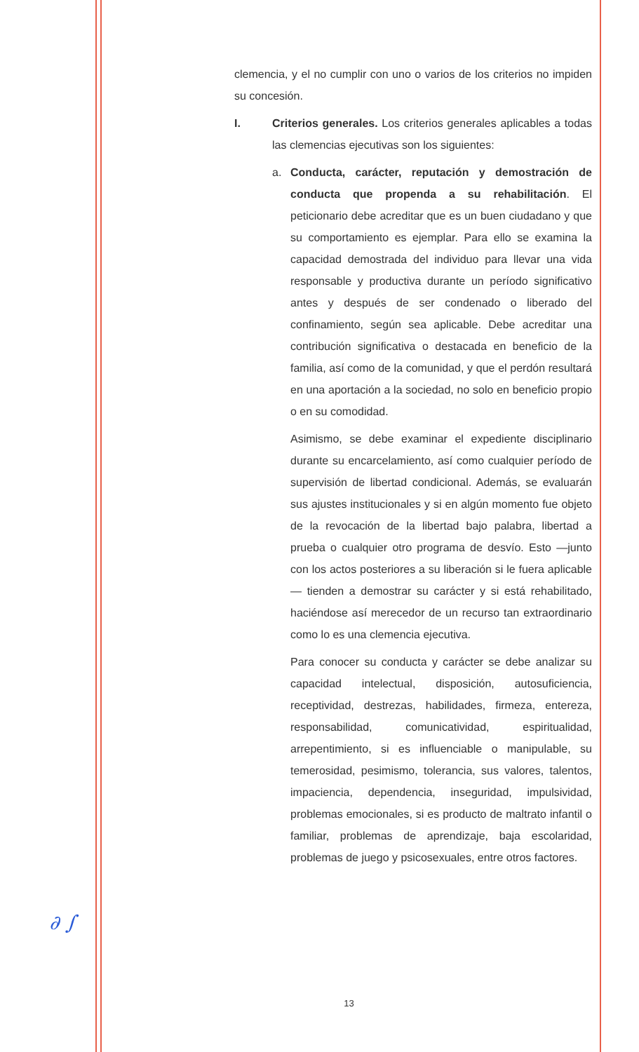clemencia, y el no cumplir con uno o varios de los criterios no impiden su concesión.
I. Criterios generales. Los criterios generales aplicables a todas las clemencias ejecutivas son los siguientes:
a. Conducta, carácter, reputación y demostración de conducta que propenda a su rehabilitación. El peticionario debe acreditar que es un buen ciudadano y que su comportamiento es ejemplar. Para ello se examina la capacidad demostrada del individuo para llevar una vida responsable y productiva durante un período significativo antes y después de ser condenado o liberado del confinamiento, según sea aplicable. Debe acreditar una contribución significativa o destacada en beneficio de la familia, así como de la comunidad, y que el perdón resultará en una aportación a la sociedad, no solo en beneficio propio o en su comodidad.
Asimismo, se debe examinar el expediente disciplinario durante su encarcelamiento, así como cualquier período de supervisión de libertad condicional. Además, se evaluarán sus ajustes institucionales y si en algún momento fue objeto de la revocación de la libertad bajo palabra, libertad a prueba o cualquier otro programa de desvío. Esto —junto con los actos posteriores a su liberación si le fuera aplicable— tienden a demostrar su carácter y si está rehabilitado, haciéndose así merecedor de un recurso tan extraordinario como lo es una clemencia ejecutiva.
Para conocer su conducta y carácter se debe analizar su capacidad intelectual, disposición, autosuficiencia, receptividad, destrezas, habilidades, firmeza, entereza, responsabilidad, comunicatividad, espiritualidad, arrepentimiento, si es influenciable o manipulable, su temerosidad, pesimismo, tolerancia, sus valores, talentos, impaciencia, dependencia, inseguridad, impulsividad, problemas emocionales, si es producto de maltrato infantil o familiar, problemas de aprendizaje, baja escolaridad, problemas de juego y psicosexuales, entre otros factores.
∂ ∫
13